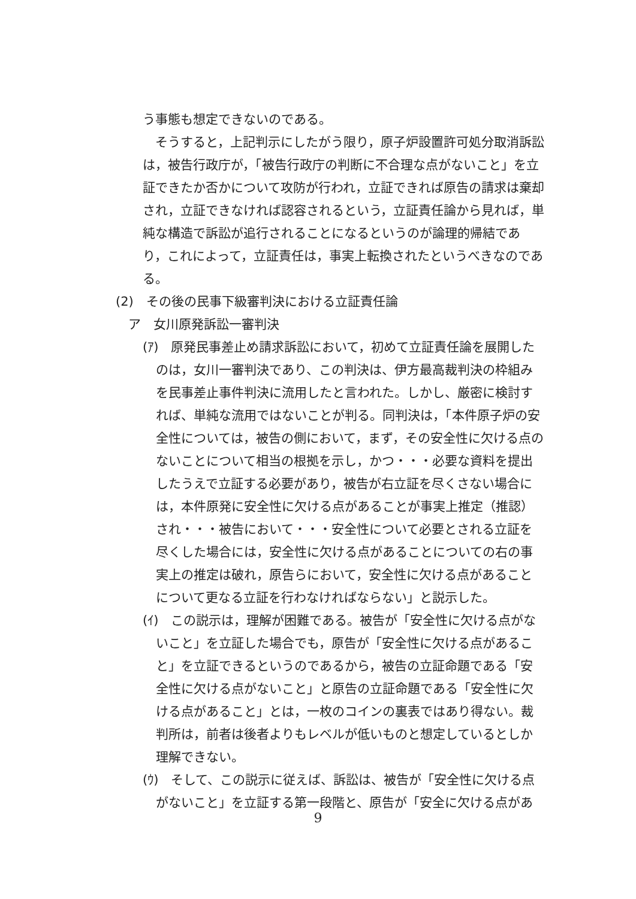う事態も想定できないのである。
　そうすると，上記判示にしたがう限り，原子炉設置許可処分取消訴訟は，被告行政庁が，「被告行政庁の判断に不合理な点がないこと」を立証できたか否かについて攻防が行われ，立証できれば原告の請求は棄却され，立証できなければ認容されるという，立証責任論から見れば，単純な構造で訴訟が追行されることになるというのが論理的帰結であり，これによって，立証責任は，事実上転換されたというべきなのである。
(2)　その後の民事下級審判決における立証責任論
ア　女川原発訴訟一審判決
(ｱ)　原発民事差止め請求訴訟において，初めて立証責任論を展開したのは，女川一審判決であり、この判決は、伊方最高裁判決の枠組みを民事差止事件判決に流用したと言われた。しかし、厳密に検討すれば、単純な流用ではないことが判る。同判決は，「本件原子炉の安全性については，被告の側において，まず，その安全性に欠ける点のないことについて相当の根拠を示し，かつ・・・必要な資料を提出したうえで立証する必要があり，被告が右立証を尽くさない場合には，本件原発に安全性に欠ける点があることが事実上推定（推認）され・・・被告において・・・安全性について必要とされる立証を尽くした場合には，安全性に欠ける点があることについての右の事実上の推定は破れ，原告らにおいて，安全性に欠ける点があることについて更なる立証を行わなければならない」と説示した。
(ｲ)　この説示は，理解が困難である。被告が「安全性に欠ける点がないこと」を立証した場合でも，原告が「安全性に欠ける点があること」を立証できるというのであるから，被告の立証命題である「安全性に欠ける点がないこと」と原告の立証命題である「安全性に欠ける点があること」とは，一枚のコインの裏表ではあり得ない。裁判所は，前者は後者よりもレベルが低いものと想定しているとしか理解できない。
(ｳ)　そして、この説示に従えば、訴訟は、被告が「安全性に欠ける点がないこと」を立証する第一段階と、原告が「安全に欠ける点があ
9